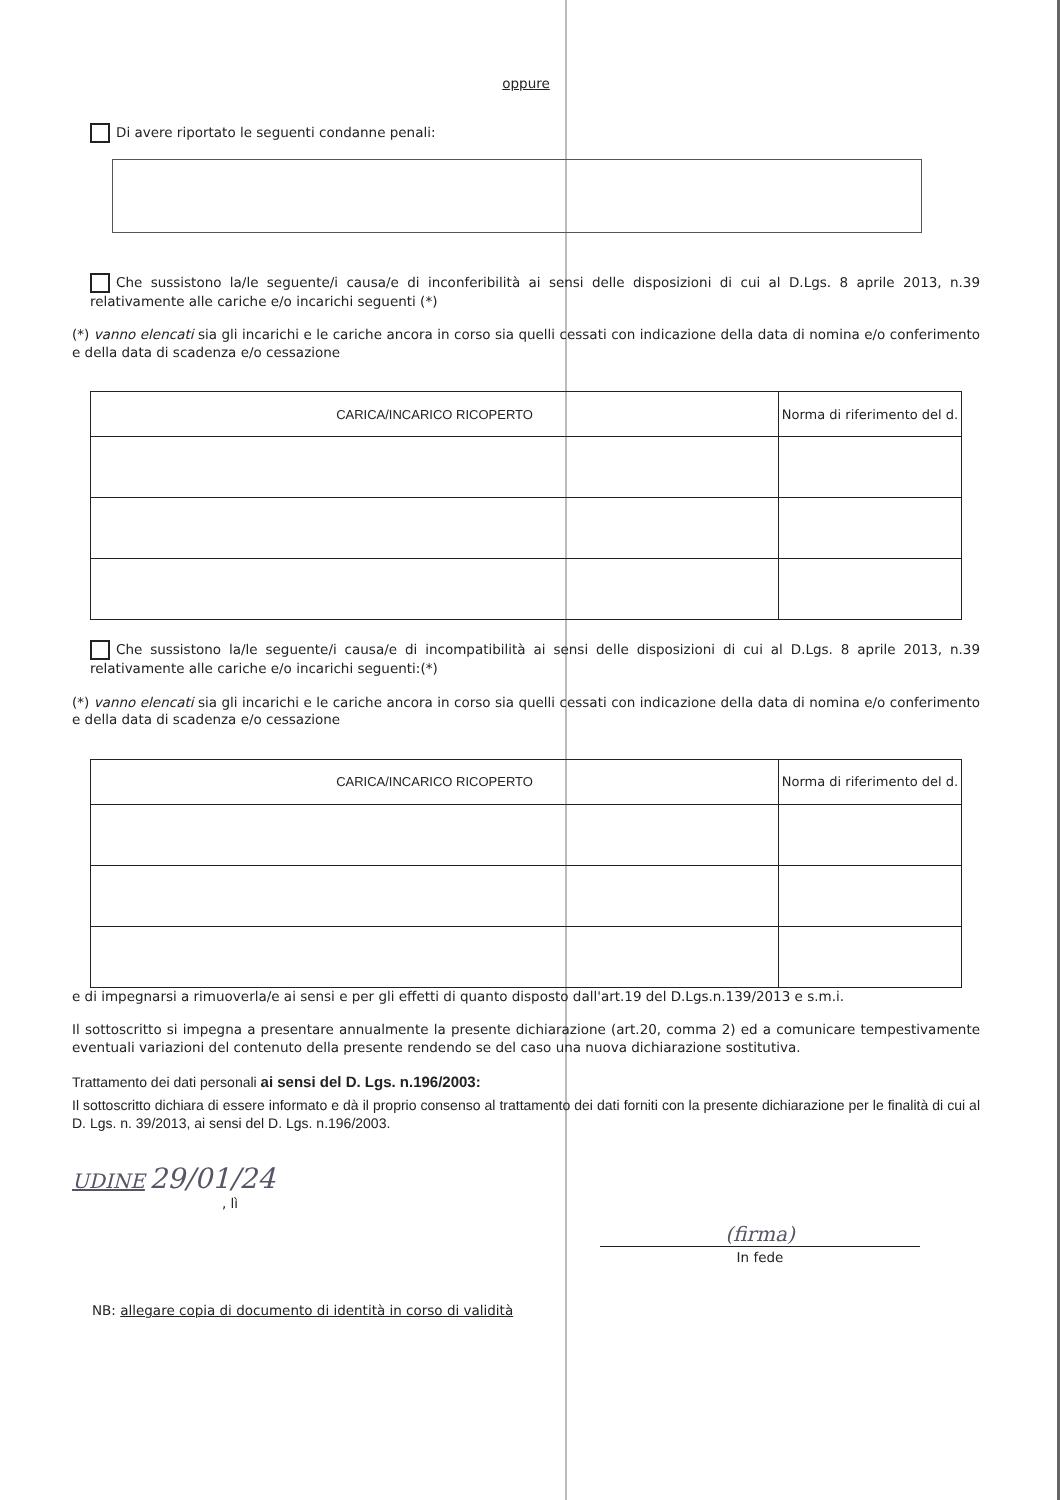oppure
Di avere riportato le seguenti condanne penali:
Che sussistono la/le seguente/i causa/e di inconferibilità ai sensi delle disposizioni di cui al D.Lgs. 8 aprile 2013, n.39 relativamente alle cariche e/o incarichi seguenti (*)
(*) vanno elencati sia gli incarichi e le cariche ancora in corso sia quelli cessati con indicazione della data di nomina e/o conferimento e della data di scadenza e/o cessazione
| CARICA/INCARICO RICOPERTO | Norma di riferimento del d. |
| --- | --- |
Che sussistono la/le seguente/i causa/e di incompatibilità ai sensi delle disposizioni di cui al D.Lgs. 8 aprile 2013, n.39 relativamente alle cariche e/o incarichi seguenti:(*)
(*) vanno elencati sia gli incarichi e le cariche ancora in corso sia quelli cessati con indicazione della data di nomina e/o conferimento e della data di scadenza e/o cessazione
| CARICA/INCARICO RICOPERTO | Norma di riferimento del d. |
| --- | --- |
e di impegnarsi a rimuoverla/e ai sensi e per gli effetti di quanto disposto dall'art.19 del D.Lgs.n.139/2013 e s.m.i.
Il sottoscritto si impegna a presentare annualmente la presente dichiarazione (art.20, comma 2) ed a comunicare tempestivamente eventuali variazioni del contenuto della presente rendendo se del caso una nuova dichiarazione sostitutiva.
Trattamento dei dati personali ai sensi del D. Lgs. n.196/2003:
Il sottoscritto dichiara di essere informato e dà il proprio consenso al trattamento dei dati forniti con la presente dichiarazione per le finalità di cui al D. Lgs. n. 39/2013, ai sensi del D. Lgs. n.196/2003.
UDINE 29/01/24
, lì
(firma)
In fede
NB: allegare copia di documento di identità in corso di validità